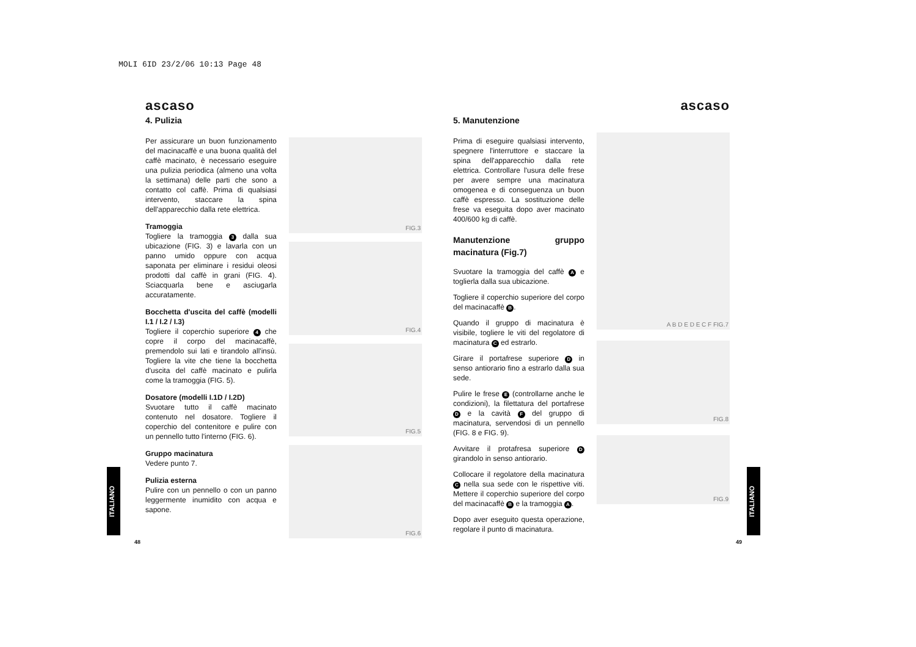MOLI 6ID 23/2/06 10:13 Page 48
ascaso
4. Pulizia
Per assicurare un buon funzionamento del macinacaffè e una buona qualità del caffè macinato, è necessario eseguire una pulizia periodica (almeno una volta la settimana) delle parti che sono a contatto col caffè. Prima di qualsiasi intervento, staccare la spina dell'apparecchio dalla rete elettrica.
Tramoggia
Togliere la tramoggia 3 dalla sua ubicazione (FIG. 3) e lavarla con un panno umido oppure con acqua saponata per eliminare i residui oleosi prodotti dal caffè in grani (FIG. 4). Sciacquarla bene e asciugarla accuratamente.
Bocchetta d'uscita del caffè (modelli I.1 / I.2 / I.3)
Togliere il coperchio superiore 4 che copre il corpo del macinacaffè, premendolo sui lati e tirandolo all'insù. Togliere la vite che tiene la bocchetta d'uscita del caffè macinato e pulirla come la tramoggia (FIG. 5).
Dosatore (modelli I.1D / I.2D)
Svuotare tutto il caffè macinato contenuto nel dosatore. Togliere il coperchio del contenitore e pulire con un pennello tutto l'interno (FIG. 6).
Gruppo macinatura
Vedere punto 7.
Pulizia esterna
Pulire con un pennello o con un panno leggermente inumidito con acqua e sapone.
FIG.3
FIG.4
FIG.5
FIG.6
ITALIANO
48
-
5. Manutenzione
Prima di eseguire qualsiasi intervento, spegnere l'interruttore e staccare la spina dell'apparecchio dalla rete elettrica. Controllare l'usura delle frese per avere sempre una macinatura omogenea e di conseguenza un buon caffè espresso. La sostituzione delle frese va eseguita dopo aver macinato 400/600 kg di caffè.
Manutenzione gruppo macinatura (Fig.7)
Svuotare la tramoggia del caffè A e toglierla dalla sua ubicazione.
Togliere il coperchio superiore del corpo del macinacaffè B.
Quando il gruppo di macinatura è visibile, togliere le viti del regolatore di macinatura C ed estrarlo.
Girare il portafrese superiore D in senso antiorario fino a estrarlo dalla sua sede.
Pulire le frese E (controllarne anche le condizioni), la filettatura del portafrese D e la cavità F del gruppo di macinatura, servendosi di un pennello (FIG. 8 e FIG. 9).
Avvitare il protafresa superiore D girandolo in senso antiorario.
Collocare il regolatore della macinatura C nella sua sede con le rispettive viti. Mettere il coperchio superiore del corpo del macinacaffè B e la tramoggia A.
Dopo aver eseguito questa operazione, regolare il punto di macinatura.
ascaso
A B D E D E C F FIG.7
FIG.8
FIG.9
ITALIANO
49